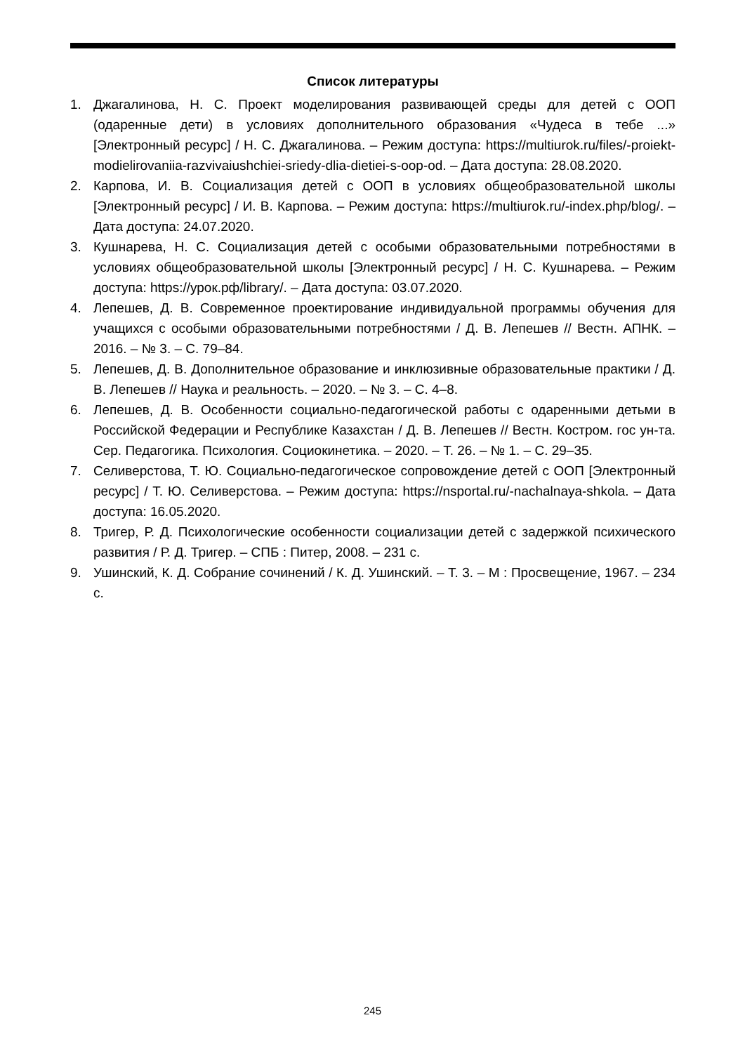Список литературы
1. Джагалинова, Н. С. Проект моделирования развивающей среды для детей с ООП (одаренные дети) в условиях дополнительного образования «Чудеса в тебе ...» [Электронный ресурс] / Н. С. Джагалинова. – Режим доступа: https://multiurok.ru/files/-proiekt-modielirovaniia-razvivaiushchiei-sriedy-dlia-dietiei-s-oop-od. – Дата доступа: 28.08.2020.
2. Карпова, И. В. Социализация детей с ООП в условиях общеобразовательной школы [Электронный ресурс] / И. В. Карпова. – Режим доступа: https://multiurok.ru/-index.php/blog/. – Дата доступа: 24.07.2020.
3. Кушнарева, Н. С. Социализация детей с особыми образовательными потребностями в условиях общеобразовательной школы [Электронный ресурс] / Н. С. Кушнарева. – Режим доступа: https://урок.рф/library/. – Дата доступа: 03.07.2020.
4. Лепешев, Д. В. Современное проектирование индивидуальной программы обучения для учащихся с особыми образовательными потребностями / Д. В. Лепешев // Вестн. АПНК. – 2016. – № 3. – С. 79–84.
5. Лепешев, Д. В. Дополнительное образование и инклюзивные образовательные практики / Д. В. Лепешев // Наука и реальность. – 2020. – № 3. – С. 4–8.
6. Лепешев, Д. В. Особенности социально-педагогической работы с одаренными детьми в Российской Федерации и Республике Казахстан / Д. В. Лепешев // Вестн. Костром. гос ун-та. Сер. Педагогика. Психология. Социокинетика. – 2020. – Т. 26. – № 1. – С. 29–35.
7. Селиверстова, Т. Ю. Социально-педагогическое сопровождение детей с ООП [Электронный ресурс] / Т. Ю. Селиверстова. – Режим доступа: https://nsportal.ru/-nachalnaya-shkola. – Дата доступа: 16.05.2020.
8. Тригер, Р. Д. Психологические особенности социализации детей с задержкой психического развития / Р. Д. Тригер. – СПБ : Питер, 2008. – 231 с.
9. Ушинский, К. Д. Собрание сочинений / К. Д. Ушинский. – Т. 3. – М : Просвещение, 1967. – 234 с.
245